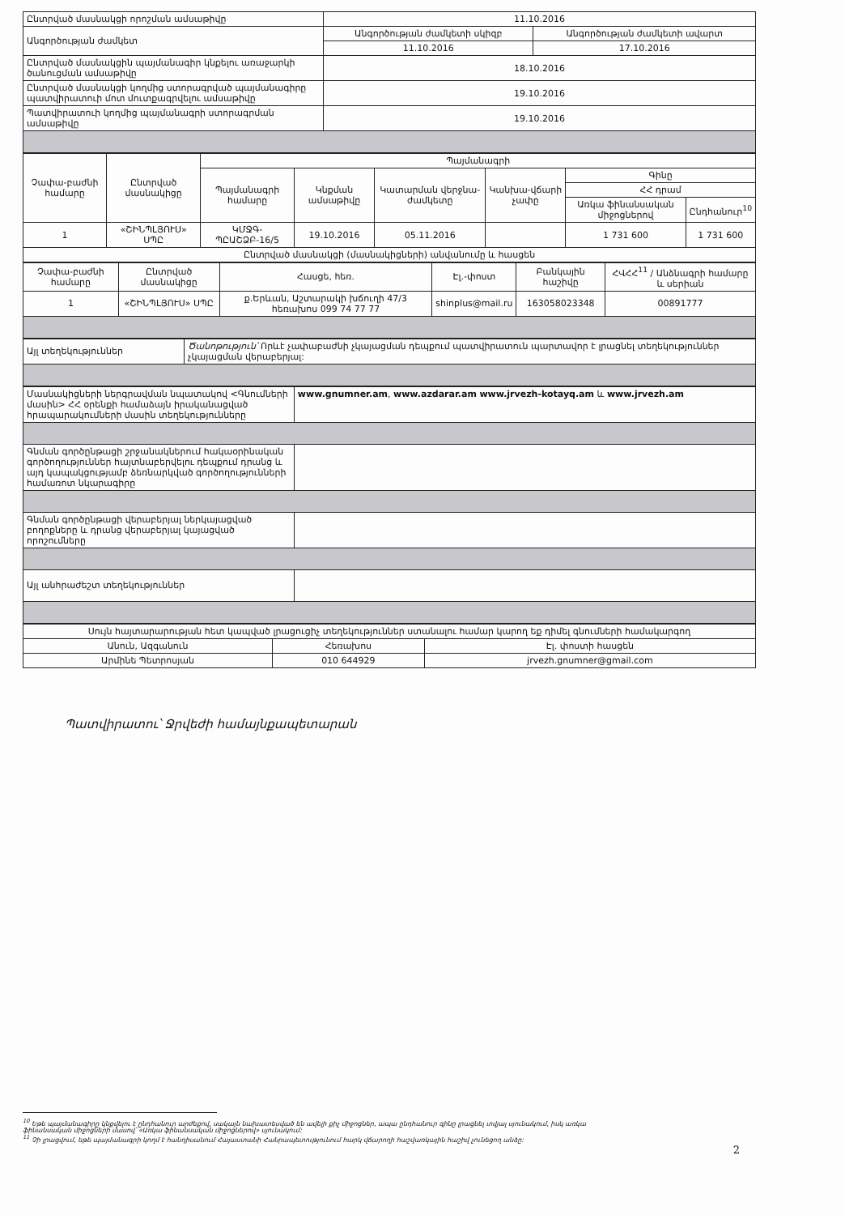| Ընտրված մասնակցի որոշման ամսաթիվը | 11.10.2016 | |
| Անգործության ժամկետ | Անգործության ժամկետի սկիզբ | Անգործության ժամկետի ավարտ |
| | 11.10.2016 | 17.10.2016 |
| Ընտրված մասնակցին պայմանագիր կնքելու առաջարկի ծանուցման ամսաթիվը | 18.10.2016 | |
| Ընտրված մասնակցի կողմից ստորագրված պայմանագիրը պատվիրատուի մոտ մուտքագրվելու ամսաթիվը | 19.10.2016 | |
| Պատվիրատուի կողմից պայմանագրի ստորագրման ամսաթիվը | 19.10.2016 | |
| Չափա-բաժնի համարը | Ընտրված մասնակիցը | Պայմանագրի | | | | | |
| --- | --- | --- | --- | --- | --- | --- | --- |
| | | Պայմանագրի համարը | Կնքման ամսաթիվը | Կատարման վերջնա-ժամկետը | Կանխա-վճարի չափը | Գինը | |
| | | | | | | ՀՀ դրամ | |
| | | | | | | Առկա ֆինանսական միջոցներով | Ընդհանուր<sup>10</sup> |
| 1 | «ՇԻՆՊԼՅՈՒՍ» ՍՊԸ | ԿՄՋԳ-ՊԸԱՇՁԲ-16/5 | 19.10.2016 | 05.11.2016 | | 1 731 600 | 1 731 600 |
| Ընտրված մասնակցի (մասնակիցների) անվանումը և հասցեն | | | | | | | |
| Չափա-բաժնի համարը | Ընտրված մասնակիցը | Հասցե, հեռ. | Էլ.-փոստ | Բանկային հաշիվը | ՀՎՀՀ<sup>11</sup> / Անձնագրի համարը և սերիան |
| --- | --- | --- | --- | --- | --- |
| 1 | «ՇԻՆՊԼՅՈՒՍ» ՍՊԸ | ք.Երևան, Աշտարակի խճուղի 47/3 հեռախոս 099 74 77 77 | shinplus@mail.ru | 163058023348 | 00891777 |
| Այլ տեղեկություններ | Ծանոթություն՝ Որևէ չափաբաժնի չկայացման դեպքում պատվիրատուն պարտավոր է լրացնել տեղեկություններ չկայացման վերաբերյալ: |
| Մասնակիցների ներգրավման նպատակով <Գնումների մասին> ՀՀ օրենքի համաձայն իրականացված հրապարակումների մասին տեղեկությունները | www.gnumner.am , www.azdarar.am www.jrvezh-kotayq.am և www.jrvezh.am |
| Գնման գործընթացի շրջանակներում հակաօրինական գործողություններ հայտնաբերվելու դեպքում դրանց և այդ կապակցությամբ ձեռնարկված գործողությունների համառոտ նկարագիրը | |
| Գնման գործընթացի վերաբերյալ ներկայացված բողոքները և դրանց վերաբերյալ կայացված որոշումները | |
| Այլ անհրաժեշտ տեղեկություններ | |
| Սույն հայտարարության հետ կապված լրացուցիչ տեղեկություններ ստանալու համար կարող եք դիմել գնումների համակարգող | | |
| Անուն, Ազգանուն | Հեռախոս | Էլ. փոստի հասցեն |
| Արմինե Պետրոսյան | 010 644929 | jrvezh.gnumner@gmail.com |
Պատվիրատու՝ Ջրվեժի համայնքապետարան
<sup>10</sup> Եթե պայմանագիրը կնքվելու է ընդհանուր արժեքով, սակայն նախատեսված են ավելի քիչ միջոցներ, ապա ընդհանուր գինը լրացնել տվյալ սյունակում, իսկ առկա ֆինանսական միջոցների մասով՝ «Առկա ֆինանսական միջոցներով» սյունակում:
<sup>11</sup> Չի լրացվում, եթե պայմանագրի կողմ է հանդիսանում Հայաստանի Հանրապետությունում հարկ վճարողի հաշվառկային հաշիվ չունեցող անձը:
2